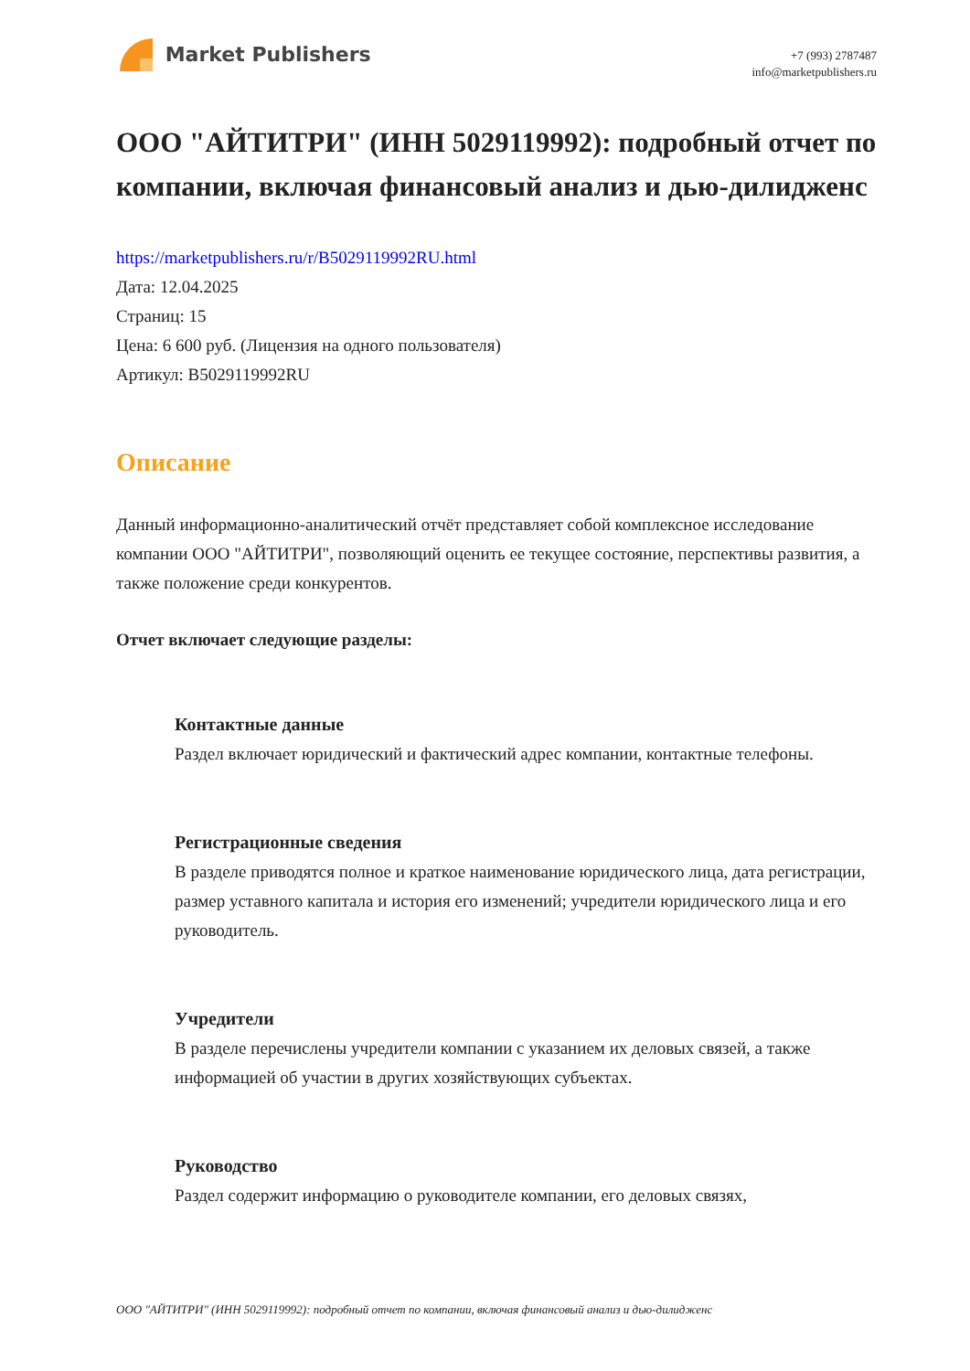Market Publishers
+7 (993) 2787487
info@marketpublishers.ru
ООО "АЙТИТРИ" (ИНН 5029119992): подробный отчет по компании, включая финансовый анализ и дью-дилидженс
https://marketpublishers.ru/r/B5029119992RU.html
Дата: 12.04.2025
Страниц: 15
Цена: 6 600 руб. (Лицензия на одного пользователя)
Артикул: B5029119992RU
Описание
Данный информационно-аналитический отчёт представляет собой комплексное исследование компании ООО "АЙТИТРИ", позволяющий оценить ее текущее состояние, перспективы развития, а также положение среди конкурентов.
Отчет включает следующие разделы:
Контактные данные
Раздел включает юридический и фактический адрес компании, контактные телефоны.
Регистрационные сведения
В разделе приводятся полное и краткое наименование юридического лица, дата регистрации, размер уставного капитала и история его изменений; учредители юридического лица и его руководитель.
Учредители
В разделе перечислены учредители компании с указанием их деловых связей, а также информацией об участии в других хозяйствующих субъектах.
Руководство
Раздел содержит информацию о руководителе компании, его деловых связях,
ООО "АЙТИТРИ" (ИНН 5029119992): подробный отчет по компании, включая финансовый анализ и дью-дилидженс